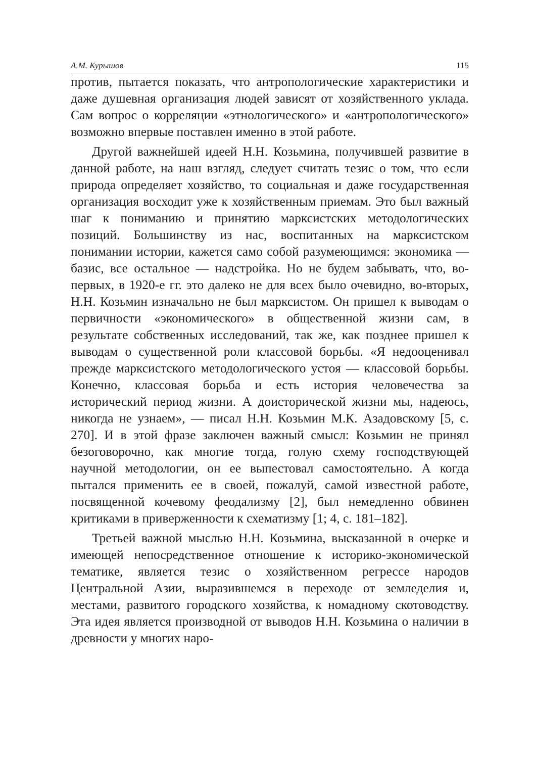А.М. Курышов 115
против, пытается показать, что антропологические характеристики и даже душевная организация людей зависят от хозяйственного уклада. Сам вопрос о корреляции «этнологического» и «антропологического» возможно впервые поставлен именно в этой работе.
Другой важнейшей идеей Н.Н. Козьмина, получившей развитие в данной работе, на наш взгляд, следует считать тезис о том, что если природа определяет хозяйство, то социальная и даже государственная организация восходит уже к хозяйственным приемам. Это был важный шаг к пониманию и принятию марксистских методологических позиций. Большинству из нас, воспитанных на марксистском понимании истории, кажется само собой разумеющимся: экономика — базис, все остальное — надстройка. Но не будем забывать, что, во-первых, в 1920-е гг. это далеко не для всех было очевидно, во-вторых, Н.Н. Козьмин изначально не был марксистом. Он пришел к выводам о первичности «экономического» в общественной жизни сам, в результате собственных исследований, так же, как позднее пришел к выводам о существенной роли классовой борьбы. «Я недооценивал прежде марксистского методологического устоя — классовой борьбы. Конечно, классовая борьба и есть история человечества за исторический период жизни. А доисторической жизни мы, надеюсь, никогда не узнаем», — писал Н.Н. Козьмин М.К. Азадовскому [5, с. 270]. И в этой фразе заключен важный смысл: Козьмин не принял безоговорочно, как многие тогда, голую схему господствующей научной методологии, он ее выпестовал самостоятельно. А когда пытался применить ее в своей, пожалуй, самой известной работе, посвященной кочевому феодализму [2], был немедленно обвинен критиками в приверженности к схематизму [1; 4, с. 181–182].
Третьей важной мыслью Н.Н. Козьмина, высказанной в очерке и имеющей непосредственное отношение к историко-экономической тематике, является тезис о хозяйственном регрессе народов Центральной Азии, выразившемся в переходе от земледелия и, местами, развитого городского хозяйства, к номадному скотоводству. Эта идея является производной от выводов Н.Н. Козьмина о наличии в древности у многих наро-